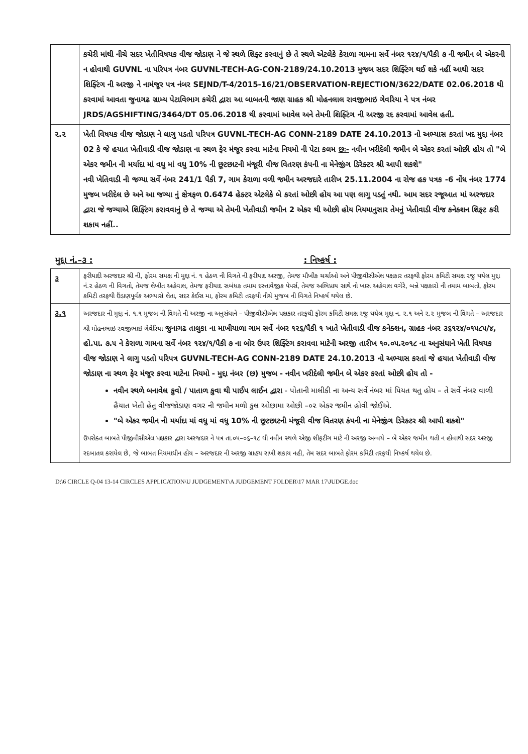| | કચેરી માંથી નીચે સદર ખેતીવિષયક વીજ જોડાણ ને જે સ્થળે શિફ્ટ કરવાનું છે તે સ્થળે એટલેકે કેરાળા ગામના સર્વે નંબર ૧૨૪/૧/પૈકી ૭ ની જમીન બે એકરની ન હોવાથી GUVNL ના પરિપત્ર નંબર GUVNL-TECH-AG-CON-2189/24.10.2013 મુજબ સદર શિફ્ટિંગ થઈ શકે નહીં આથી સદર શિફ્ટિંગ ની અરજી ને નામંજૂર પત્ર નંબર SEJND/T-4/2015-16/21/OBSERVATION-REJECTION/3622/DATE 02.06.2018 થી કરવામાં આવતા જુનાગઢ ગ્રામ્ય પેટાવિભાગ કચેરી દ્વારા આ બાબતની જાણ ગ્રાહક શ્રી મોહનલાલ રાવજીભાઇ ગેવરિયા ને પત્ર નંબર JRDS/AGSHIFTING/3464/DT 05.06.2018 થી કરવામાં આવેલ અને તેમની શિફ્ટિંગ ની અરજી રદ કરવામાં આવેલ હતી. |
| ૨.૨ | ખેતી વિષયક વીજ જોડાણ ને લાગુ પડતો પરિપત્ર GUVNL-TECH-AG CONN-2189 DATE 24.10.2013 નો અભ્યાસ કરતાં ખદ મુદ્દા નંબર 02 કે જે હયાત ખેતીવાડી વીજ જોડાણ ના સ્થળ ફેર મંજૂર કરવા માટેના નિયમો ની પેટા કલમ છઃ- નવીન ખરીદેલી જમીન બે એકર કરતાં ઓછી હોય તો "બે એકર જમીન ની મર્યાદા માં વધુ માં વધુ 10% ની છૂટછાટની મંજૂરી વીજ વિતરણ કંપની ના મેનેજીંગ ડિરેક્ટર શ્રી આપી શકશે" નવી ખેતિવાડી ની જગ્યા સર્વે નંબર 241/1 પૈકી 7, ગામ કેરાળા વળી જમીન અરજદારે તારીખ 25.11.2004 ના રોજ હક પત્રક -6 નોંધ નંબર 1774 મુજબ ખરીદેલ છે અને આ જગ્યા નું ક્ષેત્રફળ 0.6474 હેક્ટર એટલેકે બે કરતાં ઓછી હોય આ પણ લાગુ પડતું નથી. આમ સદર રજૂઆત માં અરજદાર દ્વારા જે જગ્યાએ શિફ્ટિંગ કરાવવાનું છે તે જગ્યા એ તેમની ખેતીવાડી જમીન 2 એકર થી ઓછી હોય નિયમાનુસાર તેમનું ખેતીવાડી વીજ કનેક્શન શિફ્ટ કરી શકાય નહીં.. |
મુદ્દા નં.–૩ :: નિષ્કર્ષ :
| ૩ | ફરીયાદી અરજદાર શ્રી ની, ફોરમ સમક્ષ ની મુદ્દા નં. ૧ હેઠળ ની વિગતે ની ફરીયાદ અરજી, તેમજ મૌખીક ચર્ચાઓ અને પીજીવીસીએલ પક્ષકાર તરફથી ફોરમ કમિટી સમક્ષ રજુ થયેલ મુદ્દા નં.૨ હેઠળ ની વિગતો, તેમજ લેખીત અહેવાલ, તેમજ ફરીયાદ સબંધક તમામ દસ્તાવેજીક પેપર્સ, તેમજ અભિપ્રાય સાથે નો ખાસ અહેવાલ વગેરે, બન્ને પક્ષકારો ની તમામ બાબતો, ફોરમ કમિટી તરફથી ઉંડાણપૂર્વક અભ્યાસે લેતા, સદર કેઈસ મા, ફોરમ કમિટી તરફથી નીચે મુજબ ની વિગતે નિષ્કર્ષ થયેલ છે. |
| ૩.૧ | અરજદાર ની મુદ્દા નં. ૧.૧ મુજબ ની વિગતે ની અરજી ના અનુસંધાને – પીજીવીસીએલ પક્ષકાર તરફથી ફોરમ કમિટી સમક્ષ રજુ થયેલ મુદ્દા ન. ૨.૧ અને ૨.૨ મુજબ ની વિગતે – અરજદાર શ્રી મોહનભાઇ રવજીભાઇ ગેવેરિયા જુનાગઢ તાલુકા ના માખીયાળા ગામ સર્વે નંબર ૧૨૬/પૈકી ૧ ખાતે ખેતીવાડી વીજ કનેક્શન, ગ્રાહક નંબર ૩૬૧૨૪/૦૧૫૮૫/૪, હો.પા. ૭.૫ ને કેરાળા ગામના સર્વે નંબર ૧૨૪/૧/પૈકી ૭ ના બોર ઉપર શિફ્ટિંગ કરાવવા માટેની અરજી તારીખ ૧૦.૦૫.૨૦૧૮ ના અનુસંધાને ખેતી વિષયક વીજ જોડાણ ને લાગુ પડતો પરિપત્ર GUVNL-TECH-AG CONN-2189 DATE 24.10.2013 નો અભ્યાસ કરતાં જે હયાત ખેતીવાડી વીજ જોડાણ ના સ્થળ ફેર મંજૂર કરવા માટેના નિયમો - મુદ્દા નંબર (છ) મુજબ - નવીન ખરીદેલી જમીન બે એકર કરતાં ઓછી હોય તો - નવીન સ્થળે બનાવેલ કુવો / પાતાળ કુવા થી પાઈપ લાઈન દ્વારા - પોતાની માલીકી ના અન્ય સર્વે નંબર માં પિયત થતુ હોય – તે સર્વે નંબર વાળી હૈયાત ખેતી હેતુ વીજજોડાણ વગર ની જમીન મળી કુલ ઓછામા ઓછી –૦૨ એકર જમીન હોવી જોઈએ. "બે એકર જમીન ની મર્યાદા માં વધુ માં વધુ 10% ની છૂટછાટની મંજૂરી વીજ વિતરણ કંપની ના મેનેજીંગ ડિરેક્ટર શ્રી આપી શકશે" ઉપરોક્ત બાબતે પીજીવીસીએલ પક્ષકાર દ્વારા અરજદાર ને પત્ર તા.૦૫–૦૬–૧૮ થી નવીન સ્થળે એજી શીફટીંગ માટે ની અરજી અન્વયે – બે એકર જમીન થતી ન હોવાથી સદર અરજી રદબાતલ કરાયેલ છે, જે બાબત નિયમાધીન હોય – અરજદાર ની અરજી ગ્રાહય રાખી શકાય નહી, તેમ સદર બાબતે ફોરમ કમિટી તરફથી નિષ્કર્ષ થયેલ છે. |
D:\6 CIRCLE Q-04 13-14 CIRCLES APPLICATION\U JUDGEMENT\A JUDGEMENT FOLDER\17 MAR 17\JUDGE.doc